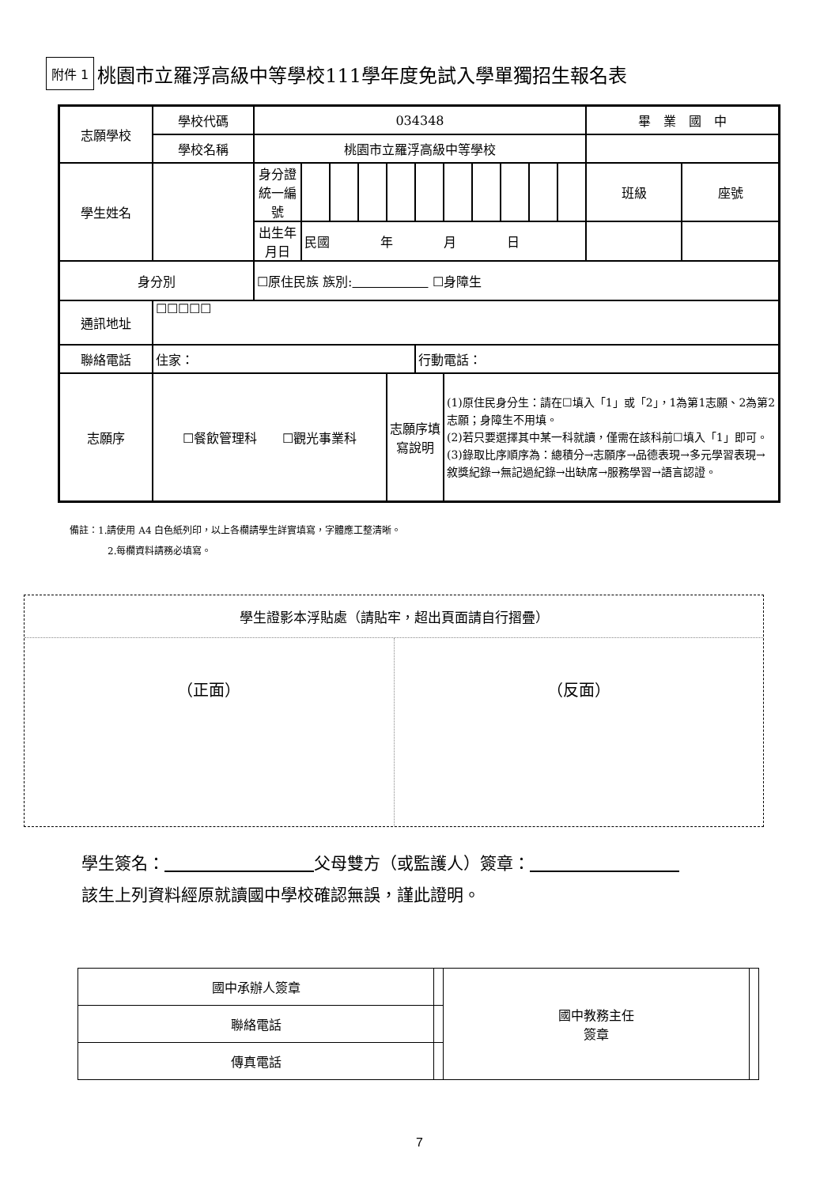附件 1 桃園市立羅浮高級中等學校111學年度免試入學單獨招生報名表
| 志願學校 | 學校代碼 | 034348 | | | | | | | | | | | 畢 業 國 中 | |
| | 學校名稱 | 桃園市立羅浮高級中等學校 | | | | | | | | | | | | |
| 學生姓名 | | 身分證統一編號 | | | | | | | | | | | 班級 | 座號 |
| | | 出生年月日 | 民國 年 月 日 | | | | | | | | | | | |
| 身分別 | | ☐原住民族 族別: ☐身障生 | | | | | | | | | | | | |
| 通訊地址 | ☐☐☐☐☐ | | | | | | | | | | | | | |
| 聯絡電話 | 住家： | | | | | | 行動電話： | | | | | | | |
| 志願序 | ☐餐飲管理科 ☐觀光事業科 | | | | | 志願序填寫說明 | | (1)原住民身分生：請在☐填入「1」或「2」，1為第1志願、2為第2志願；身障生不用填。 (2)若只要選擇其中某一科就讀，僅需在該科前☐填入「1」即可。 (3)錄取比序順序為：總積分→志願序→品德表現→多元學習表現→敘獎紀錄→無記過紀錄→出缺席→服務學習→語言認證。 | | | | | | |
備註：1.請使用 A4 白色紙列印，以上各欄請學生詳實填寫，字體應工整清晰。
　　　　2.每欄資料請務必填寫。
學生證影本浮貼處（請貼牢，超出頁面請自行摺疊）
（正面） （反面）
學生簽名：　　　　　　　　　 父母雙方（或監護人）簽章：　　　　　　　　　
該生上列資料經原就讀國中學校確認無誤，謹此證明。
| 國中承辦人簽章 | | 國中教務主任 簽章 | |
| 聯絡電話 | | | |
| 傳真電話 | | | |
7